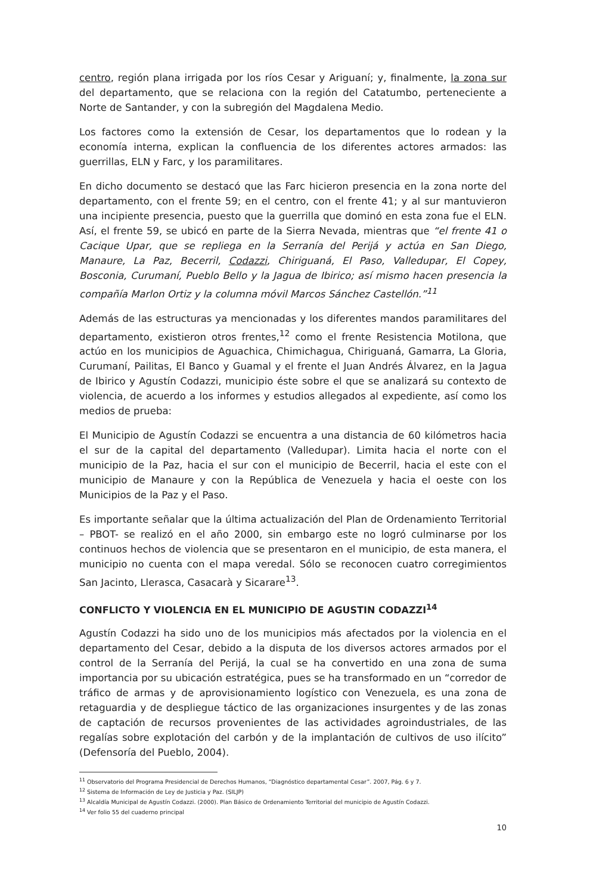centro, región plana irrigada por los ríos Cesar y Ariguaní; y, finalmente, la zona sur del departamento, que se relaciona con la región del Catatumbo, perteneciente a Norte de Santander, y con la subregión del Magdalena Medio.
Los factores como la extensión de Cesar, los departamentos que lo rodean y la economía interna, explican la confluencia de los diferentes actores armados: las guerrillas, ELN y Farc, y los paramilitares.
En dicho documento se destacó que las Farc hicieron presencia en la zona norte del departamento, con el frente 59; en el centro, con el frente 41; y al sur mantuvieron una incipiente presencia, puesto que la guerrilla que dominó en esta zona fue el ELN. Así, el frente 59, se ubicó en parte de la Sierra Nevada, mientras que “el frente 41 o Cacique Upar, que se repliega en la Serranía del Perijá y actúa en San Diego, Manaure, La Paz, Becerril, Codazzi, Chiriguaná, El Paso, Valledupar, El Copey, Bosconia, Curumaní, Pueblo Bello y la Jagua de Ibirico; así mismo hacen presencia la compañía Marlon Ortiz y la columna móvil Marcos Sánchez Castellón.”<sup>11</sup>
Además de las estructuras ya mencionadas y los diferentes mandos paramilitares del departamento, existieron otros frentes,<sup>12</sup> como el frente Resistencia Motilona, que actúo en los municipios de Aguachica, Chimichagua, Chiriguaná, Gamarra, La Gloria, Curumaní, Pailitas, El Banco y Guamal y el frente el Juan Andrés Álvarez, en la Jagua de Ibirico y Agustín Codazzi, municipio éste sobre el que se analizará su contexto de violencia, de acuerdo a los informes y estudios allegados al expediente, así como los medios de prueba:
El Municipio de Agustín Codazzi se encuentra a una distancia de 60 kilómetros hacia el sur de la capital del departamento (Valledupar). Limita hacia el norte con el municipio de la Paz, hacia el sur con el municipio de Becerril, hacia el este con el municipio de Manaure y con la República de Venezuela y hacia el oeste con los Municipios de la Paz y el Paso.
Es importante señalar que la última actualización del Plan de Ordenamiento Territorial – PBOT- se realizó en el año 2000, sin embargo este no logró culminarse por los continuos hechos de violencia que se presentaron en el municipio, de esta manera, el municipio no cuenta con el mapa veredal. Sólo se reconocen cuatro corregimientos San Jacinto, Llerasca, Casacarà y Sicarare<sup>13</sup>.
CONFLICTO Y VIOLENCIA EN EL MUNICIPIO DE AGUSTIN CODAZZI<sup>14</sup>
Agustín Codazzi ha sido uno de los municipios más afectados por la violencia en el departamento del Cesar, debido a la disputa de los diversos actores armados por el control de la Serranía del Perijá, la cual se ha convertido en una zona de suma importancia por su ubicación estratégica, pues se ha transformado en un “corredor de tráfico de armas y de aprovisionamiento logístico con Venezuela, es una zona de retaguardia y de despliegue táctico de las organizaciones insurgentes y de las zonas de captación de recursos provenientes de las actividades agroindustriales, de las regalías sobre explotación del carbón y de la implantación de cultivos de uso ilícito” (Defensoría del Pueblo, 2004).
<sup>11</sup> Observatorio del Programa Presidencial de Derechos Humanos, “Diagnóstico departamental Cesar”. 2007, Pág. 6 y 7.
<sup>12</sup> Sistema de Información de Ley de Justicia y Paz. (SILJP)
<sup>13</sup> Alcaldía Municipal de Agustín Codazzi. (2000). Plan Básico de Ordenamiento Territorial del municipio de Agustín Codazzi.
<sup>14</sup> Ver folio 55 del cuaderno principal
10